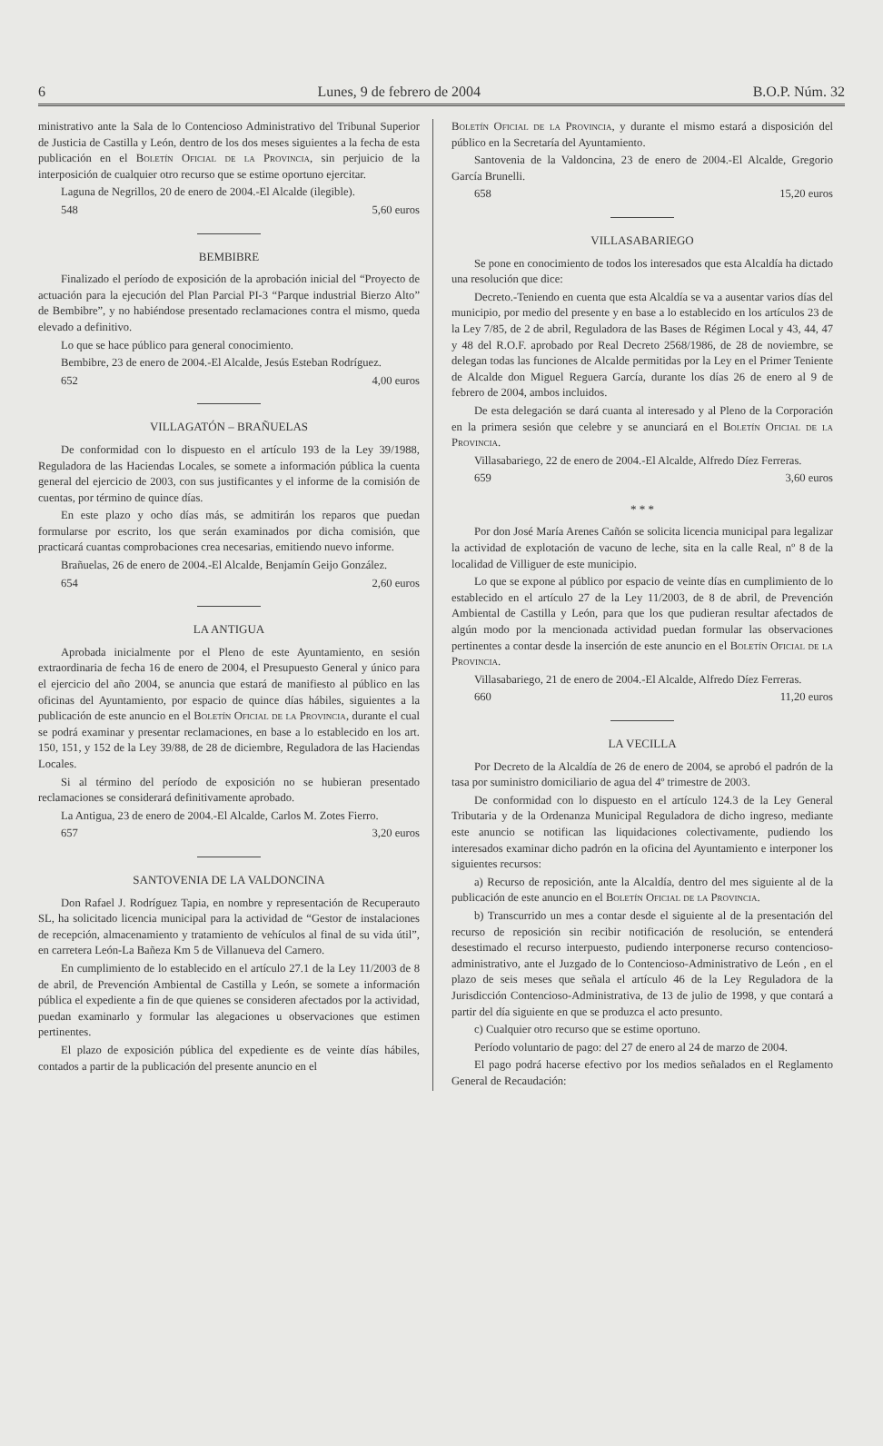6 Lunes, 9 de febrero de 2004 B.O.P. Núm. 32
ministrativo ante la Sala de lo Contencioso Administrativo del Tribunal Superior de Justicia de Castilla y León, dentro de los dos meses siguientes a la fecha de esta publicación en el Boletín Oficial de la Provincia, sin perjuicio de la interposición de cualquier otro recurso que se estime oportuno ejercitar.
Laguna de Negrillos, 20 de enero de 2004.-El Alcalde (ilegible).
548 5,60 euros
BEMBIBRE
Finalizado el período de exposición de la aprobación inicial del “Proyecto de actuación para la ejecución del Plan Parcial PI-3 “Parque industrial Bierzo Alto” de Bembibre”, y no habiéndose presentado reclamaciones contra el mismo, queda elevado a definitivo.
Lo que se hace público para general conocimiento.
Bembibre, 23 de enero de 2004.-El Alcalde, Jesús Esteban Rodríguez.
652 4,00 euros
VILLAGATÓN – BRAÑUELAS
De conformidad con lo dispuesto en el artículo 193 de la Ley 39/1988, Reguladora de las Haciendas Locales, se somete a información pública la cuenta general del ejercicio de 2003, con sus justificantes y el informe de la comisión de cuentas, por término de quince días.
En este plazo y ocho días más, se admitirán los reparos que puedan formularse por escrito, los que serán examinados por dicha comisión, que practicará cuantas comprobaciones crea necesarias, emitiendo nuevo informe.
Brañuelas, 26 de enero de 2004.-El Alcalde, Benjamín Geijo González.
654 2,60 euros
LA ANTIGUA
Aprobada inicialmente por el Pleno de este Ayuntamiento, en sesión extraordinaria de fecha 16 de enero de 2004, el Presupuesto General y único para el ejercicio del año 2004, se anuncia que estará de manifiesto al público en las oficinas del Ayuntamiento, por espacio de quince días hábiles, siguientes a la publicación de este anuncio en el Boletín Oficial de la Provincia, durante el cual se podrá examinar y presentar reclamaciones, en base a lo establecido en los art. 150, 151, y 152 de la Ley 39/88, de 28 de diciembre, Reguladora de las Haciendas Locales.
Si al término del período de exposición no se hubieran presentado reclamaciones se considerará definitivamente aprobado.
La Antigua, 23 de enero de 2004.-El Alcalde, Carlos M. Zotes Fierro.
657 3,20 euros
SANTOVENIA DE LA VALDONCINA
Don Rafael J. Rodríguez Tapia, en nombre y representación de Recuperauto SL, ha solicitado licencia municipal para la actividad de “Gestor de instalaciones de recepción, almacenamiento y tratamiento de vehículos al final de su vida útil”, en carretera León-La Bañeza Km 5 de Villanueva del Carnero.
En cumplimiento de lo establecido en el artículo 27.1 de la Ley 11/2003 de 8 de abril, de Prevención Ambiental de Castilla y León, se somete a información pública el expediente a fin de que quienes se consideren afectados por la actividad, puedan examinarlo y formular las alegaciones u observaciones que estimen pertinentes.
El plazo de exposición pública del expediente es de veinte días hábiles, contados a partir de la publicación del presente anuncio en el
Boletín Oficial de la Provincia, y durante el mismo estará a disposición del público en la Secretaría del Ayuntamiento.
Santovenia de la Valdoncina, 23 de enero de 2004.-El Alcalde, Gregorio García Brunelli.
658 15,20 euros
VILLASABARIEGO
Se pone en conocimiento de todos los interesados que esta Alcaldía ha dictado una resolución que dice:
Decreto.-Teniendo en cuenta que esta Alcaldía se va a ausentar varios días del municipio, por medio del presente y en base a lo establecido en los artículos 23 de la Ley 7/85, de 2 de abril, Reguladora de las Bases de Régimen Local y 43, 44, 47 y 48 del R.O.F. aprobado por Real Decreto 2568/1986, de 28 de noviembre, se delegan todas las funciones de Alcalde permitidas por la Ley en el Primer Teniente de Alcalde don Miguel Reguera García, durante los días 26 de enero al 9 de febrero de 2004, ambos incluidos.
De esta delegación se dará cuanta al interesado y al Pleno de la Corporación en la primera sesión que celebre y se anunciará en el Boletín Oficial de la Provincia.
Villasabariego, 22 de enero de 2004.-El Alcalde, Alfredo Díez Ferreras.
659 3,60 euros
* * *
Por don José María Arenes Cañón se solicita licencia municipal para legalizar la actividad de explotación de vacuno de leche, sita en la calle Real, nº 8 de la localidad de Villiguer de este municipio.
Lo que se expone al público por espacio de veinte días en cumplimiento de lo establecido en el artículo 27 de la Ley 11/2003, de 8 de abril, de Prevención Ambiental de Castilla y León, para que los que pudieran resultar afectados de algún modo por la mencionada actividad puedan formular las observaciones pertinentes a contar desde la inserción de este anuncio en el Boletín Oficial de la Provincia.
Villasabariego, 21 de enero de 2004.-El Alcalde, Alfredo Díez Ferreras.
660 11,20 euros
LA VECILLA
Por Decreto de la Alcaldía de 26 de enero de 2004, se aprobó el padrón de la tasa por suministro domiciliario de agua del 4º trimestre de 2003.
De conformidad con lo dispuesto en el artículo 124.3 de la Ley General Tributaria y de la Ordenanza Municipal Reguladora de dicho ingreso, mediante este anuncio se notifican las liquidaciones colectivamente, pudiendo los interesados examinar dicho padrón en la oficina del Ayuntamiento e interponer los siguientes recursos:
a) Recurso de reposición, ante la Alcaldía, dentro del mes siguiente al de la publicación de este anuncio en el Boletín Oficial de la Provincia.
b) Transcurrido un mes a contar desde el siguiente al de la presentación del recurso de reposición sin recibir notificación de resolución, se entenderá desestimado el recurso interpuesto, pudiendo interponerse recurso contencioso-administrativo, ante el Juzgado de lo Contencioso-Administrativo de León , en el plazo de seis meses que señala el artículo 46 de la Ley Reguladora de la Jurisdicción Contencioso-Administrativa, de 13 de julio de 1998, y que contará a partir del día siguiente en que se produzca el acto presunto.
c) Cualquier otro recurso que se estime oportuno.
Período voluntario de pago: del 27 de enero al 24 de marzo de 2004.
El pago podrá hacerse efectivo por los medios señalados en el Reglamento General de Recaudación: